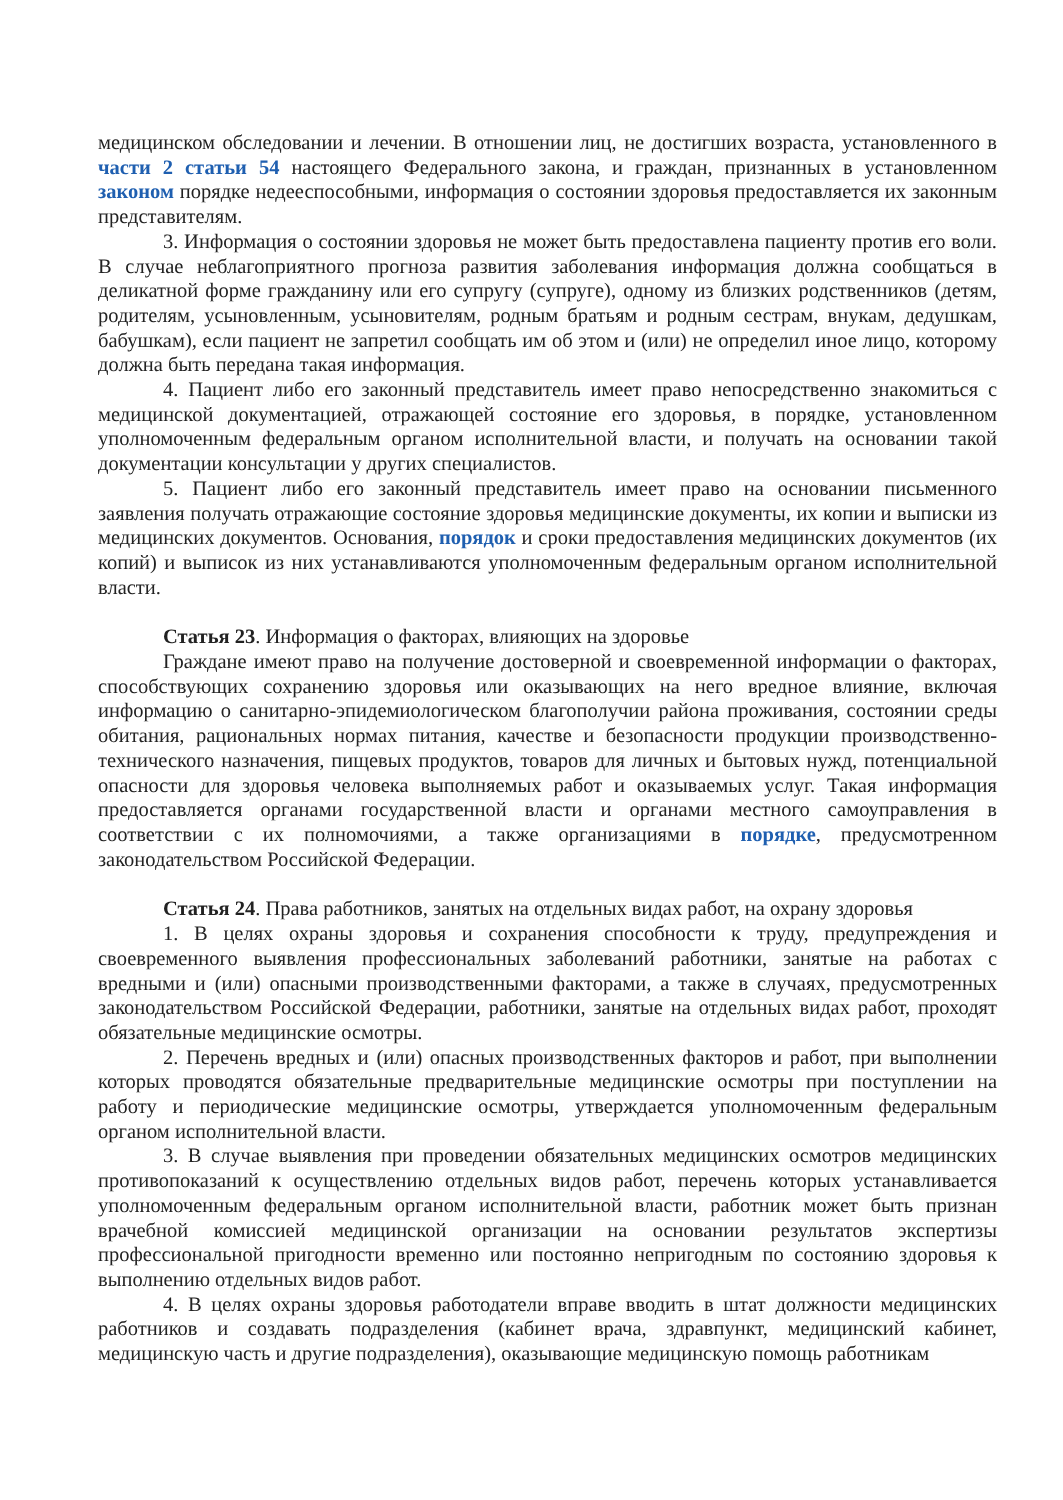медицинском обследовании и лечении. В отношении лиц, не достигших возраста, установленного в части 2 статьи 54 настоящего Федерального закона, и граждан, признанных в установленном законом порядке недееспособными, информация о состоянии здоровья предоставляется их законным представителям.
3. Информация о состоянии здоровья не может быть предоставлена пациенту против его воли. В случае неблагоприятного прогноза развития заболевания информация должна сообщаться в деликатной форме гражданину или его супругу (супруге), одному из близких родственников (детям, родителям, усыновленным, усыновителям, родным братьям и родным сестрам, внукам, дедушкам, бабушкам), если пациент не запретил сообщать им об этом и (или) не определил иное лицо, которому должна быть передана такая информация.
4. Пациент либо его законный представитель имеет право непосредственно знакомиться с медицинской документацией, отражающей состояние его здоровья, в порядке, установленном уполномоченным федеральным органом исполнительной власти, и получать на основании такой документации консультации у других специалистов.
5. Пациент либо его законный представитель имеет право на основании письменного заявления получать отражающие состояние здоровья медицинские документы, их копии и выписки из медицинских документов. Основания, порядок и сроки предоставления медицинских документов (их копий) и выписок из них устанавливаются уполномоченным федеральным органом исполнительной власти.
Статья 23. Информация о факторах, влияющих на здоровье
Граждане имеют право на получение достоверной и своевременной информации о факторах, способствующих сохранению здоровья или оказывающих на него вредное влияние, включая информацию о санитарно-эпидемиологическом благополучии района проживания, состоянии среды обитания, рациональных нормах питания, качестве и безопасности продукции производственно-технического назначения, пищевых продуктов, товаров для личных и бытовых нужд, потенциальной опасности для здоровья человека выполняемых работ и оказываемых услуг. Такая информация предоставляется органами государственной власти и органами местного самоуправления в соответствии с их полномочиями, а также организациями в порядке, предусмотренном законодательством Российской Федерации.
Статья 24. Права работников, занятых на отдельных видах работ, на охрану здоровья
1. В целях охраны здоровья и сохранения способности к труду, предупреждения и своевременного выявления профессиональных заболеваний работники, занятые на работах с вредными и (или) опасными производственными факторами, а также в случаях, предусмотренных законодательством Российской Федерации, работники, занятые на отдельных видах работ, проходят обязательные медицинские осмотры.
2. Перечень вредных и (или) опасных производственных факторов и работ, при выполнении которых проводятся обязательные предварительные медицинские осмотры при поступлении на работу и периодические медицинские осмотры, утверждается уполномоченным федеральным органом исполнительной власти.
3. В случае выявления при проведении обязательных медицинских осмотров медицинских противопоказаний к осуществлению отдельных видов работ, перечень которых устанавливается уполномоченным федеральным органом исполнительной власти, работник может быть признан врачебной комиссией медицинской организации на основании результатов экспертизы профессиональной пригодности временно или постоянно непригодным по состоянию здоровья к выполнению отдельных видов работ.
4. В целях охраны здоровья работодатели вправе вводить в штат должности медицинских работников и создавать подразделения (кабинет врача, здравпункт, медицинский кабинет, медицинскую часть и другие подразделения), оказывающие медицинскую помощь работникам